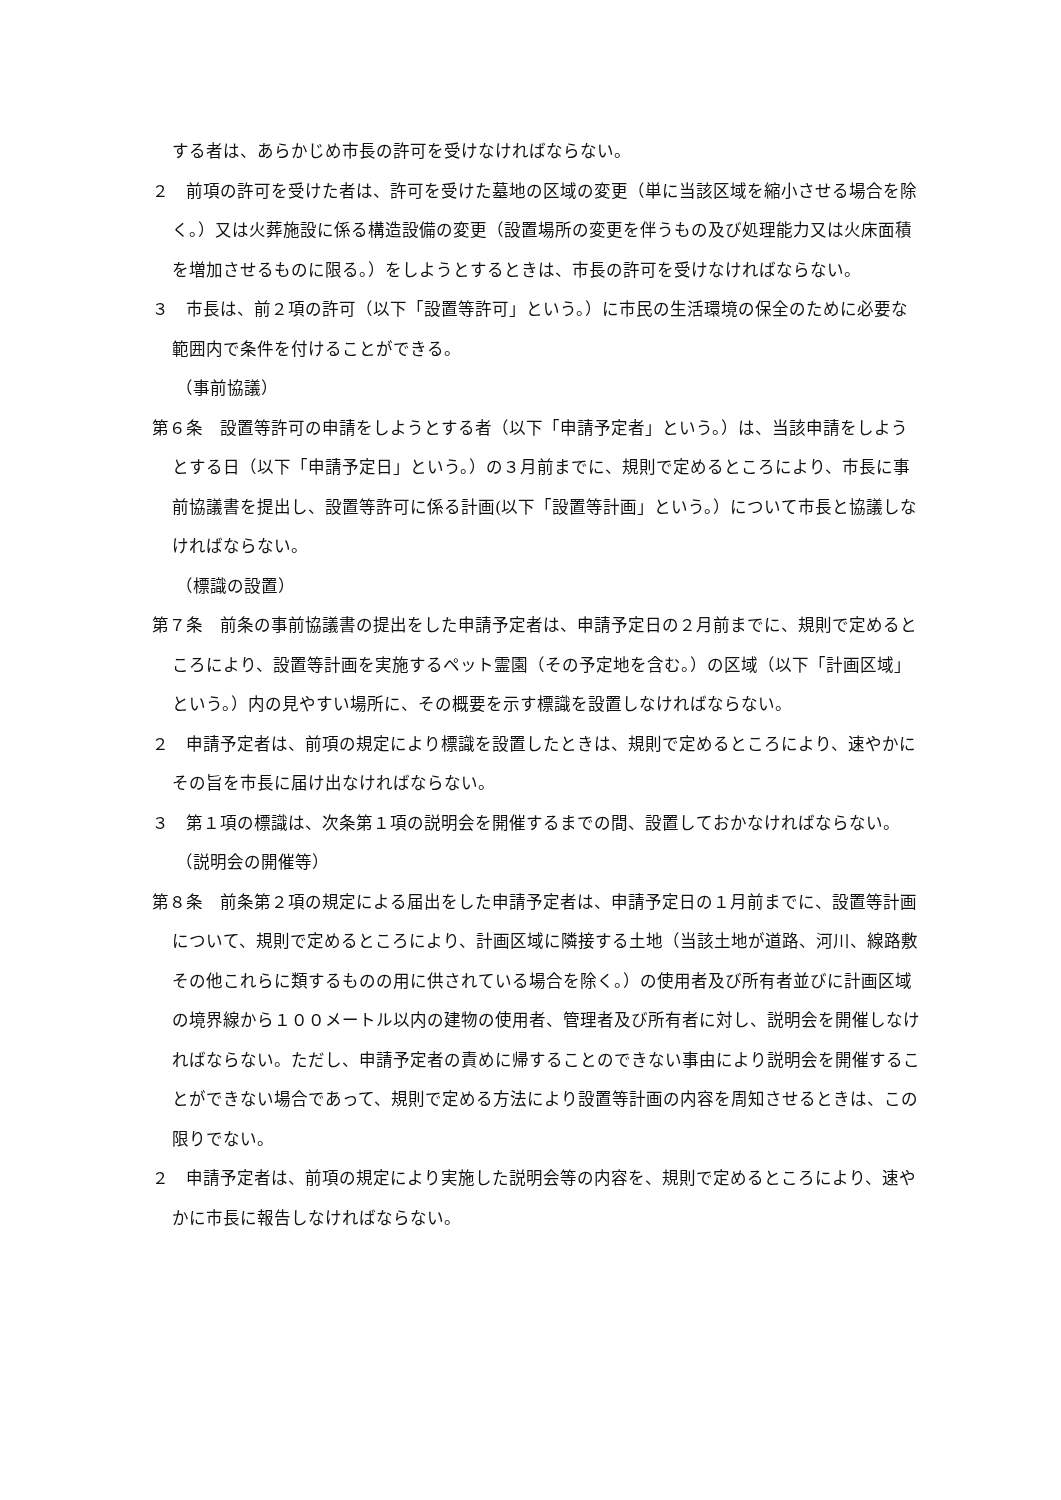する者は、あらかじめ市長の許可を受けなければならない。
２　前項の許可を受けた者は、許可を受けた墓地の区域の変更（単に当該区域を縮小させる場合を除く。）又は火葬施設に係る構造設備の変更（設置場所の変更を伴うもの及び処理能力又は火床面積を増加させるものに限る。）をしようとするときは、市長の許可を受けなければならない。
３　市長は、前２項の許可（以下「設置等許可」という。）に市民の生活環境の保全のために必要な範囲内で条件を付けることができる。
（事前協議）
第６条　設置等許可の申請をしようとする者（以下「申請予定者」という。）は、当該申請をしようとする日（以下「申請予定日」という。）の３月前までに、規則で定めるところにより、市長に事前協議書を提出し、設置等許可に係る計画(以下「設置等計画」という。）について市長と協議しなければならない。
（標識の設置）
第７条　前条の事前協議書の提出をした申請予定者は、申請予定日の２月前までに、規則で定めるところにより、設置等計画を実施するペット霊園（その予定地を含む。）の区域（以下「計画区域」という。）内の見やすい場所に、その概要を示す標識を設置しなければならない。
２　申請予定者は、前項の規定により標識を設置したときは、規則で定めるところにより、速やかにその旨を市長に届け出なければならない。
３　第１項の標識は、次条第１項の説明会を開催するまでの間、設置しておかなければならない。
（説明会の開催等）
第８条　前条第２項の規定による届出をした申請予定者は、申請予定日の１月前までに、設置等計画について、規則で定めるところにより、計画区域に隣接する土地（当該土地が道路、河川、線路敷その他これらに類するものの用に供されている場合を除く。）の使用者及び所有者並びに計画区域の境界線から１００メートル以内の建物の使用者、管理者及び所有者に対し、説明会を開催しなければならない。ただし、申請予定者の責めに帰することのできない事由により説明会を開催することができない場合であって、規則で定める方法により設置等計画の内容を周知させるときは、この限りでない。
２　申請予定者は、前項の規定により実施した説明会等の内容を、規則で定めるところにより、速やかに市長に報告しなければならない。